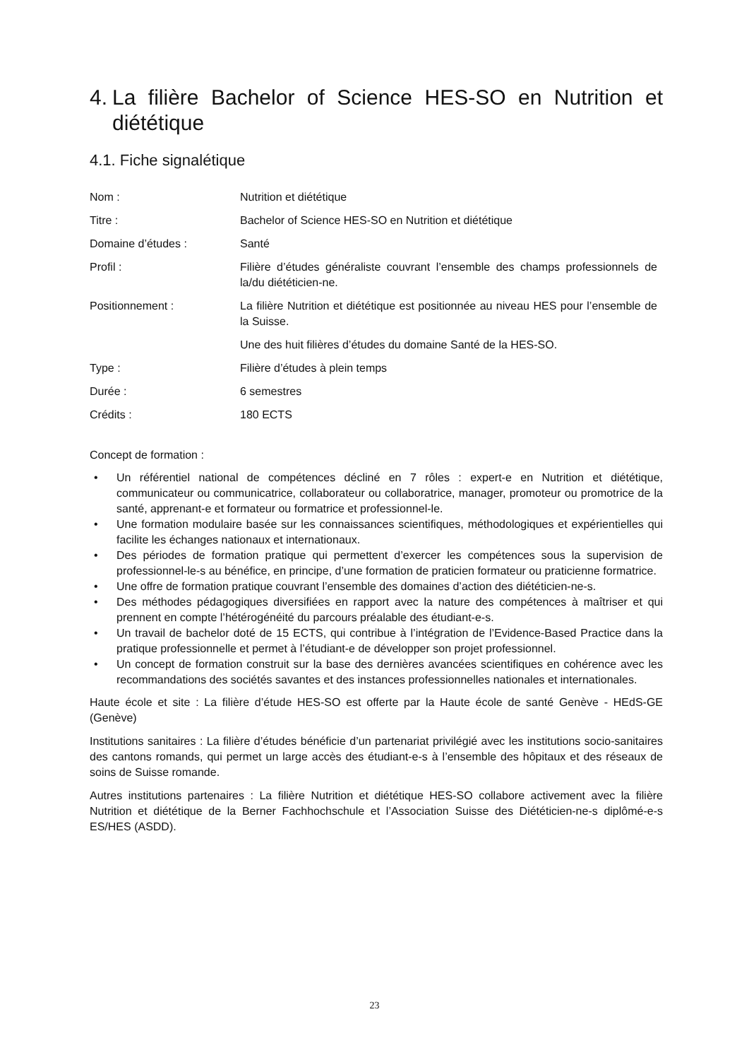4. La filière Bachelor of Science HES-SO en Nutrition et diététique
4.1. Fiche signalétique
| Nom : | Nutrition et diététique |
| Titre : | Bachelor of Science HES-SO en Nutrition et diététique |
| Domaine d’études : | Santé |
| Profil : | Filière d’études généraliste couvrant l’ensemble des champs professionnels de la/du diététicien-ne. |
| Positionnement : | La filière Nutrition et diététique est positionnée au niveau HES pour l’ensemble de la Suisse. |
| | Une des huit filières d’études du domaine Santé de la HES-SO. |
| Type : | Filière d’études à plein temps |
| Durée : | 6 semestres |
| Crédits : | 180 ECTS |
Concept de formation :
• Un référentiel national de compétences décliné en 7 rôles : expert-e en Nutrition et diététique, communicateur ou communicatrice, collaborateur ou collaboratrice, manager, promoteur ou promotrice de la santé, apprenant-e et formateur ou formatrice et professionnel-le.
• Une formation modulaire basée sur les connaissances scientifiques, méthodologiques et expérientielles qui facilite les échanges nationaux et internationaux.
• Des périodes de formation pratique qui permettent d’exercer les compétences sous la supervision de professionnel-le-s au bénéfice, en principe, d’une formation de praticien formateur ou praticienne formatrice.
• Une offre de formation pratique couvrant l’ensemble des domaines d’action des diététicien-ne-s.
• Des méthodes pédagogiques diversifiées en rapport avec la nature des compétences à maîtriser et qui prennent en compte l’hétérogénéité du parcours préalable des étudiant-e-s.
• Un travail de bachelor doté de 15 ECTS, qui contribue à l’intégration de l’Evidence-Based Practice dans la pratique professionnelle et permet à l’étudiant-e de développer son projet professionnel.
• Un concept de formation construit sur la base des dernières avancées scientifiques en cohérence avec les recommandations des sociétés savantes et des instances professionnelles nationales et internationales.
Haute école et site : La filière d’étude HES-SO est offerte par la Haute école de santé Genève - HEdS-GE (Genève)
Institutions sanitaires : La filière d’études bénéficie d’un partenariat privilégié avec les institutions socio-sanitaires des cantons romands, qui permet un large accès des étudiant-e-s à l’ensemble des hôpitaux et des réseaux de soins de Suisse romande.
Autres institutions partenaires : La filière Nutrition et diététique HES-SO collabore activement avec la filière Nutrition et diététique de la Berner Fachhochschule et l’Association Suisse des Diététicien-ne-s diplômé-e-s ES/HES (ASDD).
23